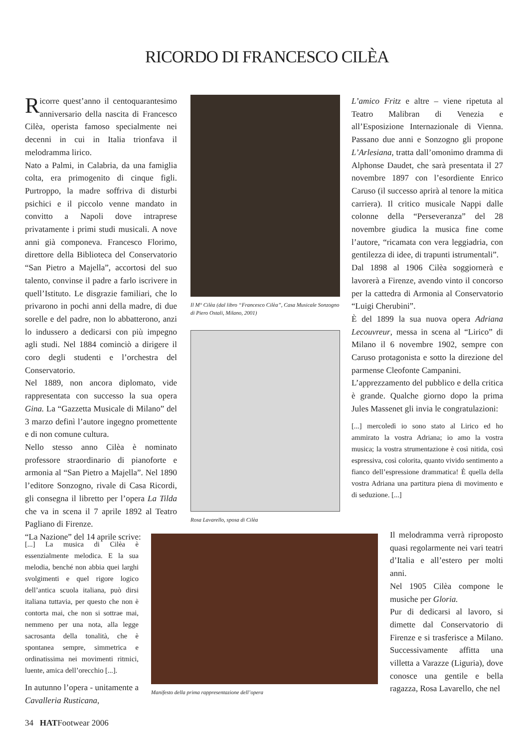RICORDO DI FRANCESCO CILÈA
Ricorre quest’anno il centoquarantesimo anniversario della nascita di Francesco Cilèa, operista famoso specialmente nei decenni in cui in Italia trionfava il melodramma lirico.
Nato a Palmi, in Calabria, da una famiglia colta, era primogenito di cinque figli. Purtroppo, la madre soffriva di disturbi psichici e il piccolo venne mandato in convitto a Napoli dove intraprese privatamente i primi studi musicali. A nove anni già componeva. Francesco Florimo, direttore della Biblioteca del Conservatorio “San Pietro a Majella”, accortosi del suo talento, convinse il padre a farlo iscrivere in quell’Istituto. Le disgrazie familiari, che lo privarono in pochi anni della madre, di due sorelle e del padre, non lo abbatterono, anzi lo indussero a dedicarsi con più impegno agli studi. Nel 1884 cominciò a dirigere il coro degli studenti e l’orchestra del Conservatorio.
Nel 1889, non ancora diplomato, vide rappresentata con successo la sua opera Gina. La “Gazzetta Musicale di Milano” del 3 marzo definì l’autore ingegno promettente e di non comune cultura.
Nello stesso anno Cilèa è nominato professore straordinario di pianoforte e armonia al “San Pietro a Majella”. Nel 1890 l’editore Sonzogno, rivale di Casa Ricordi, gli consegna il libretto per l’opera La Tilda che va in scena il 7 aprile 1892 al Teatro Pagliano di Firenze.
“La Nazione” del 14 aprile scrive:
[...] La musica di Cilèa è essenzialmente melodica. E la sua melodia, benché non abbia quei larghi svolgimenti e quel rigore logico dell’antica scuola italiana, può dirsi italiana tuttavia, per questo che non è contorta mai, che non si sottrae mai, nemmeno per una nota, alla legge sacrosanta della tonalità, che è spontanea sempre, simmetrica e ordinatissima nei movimenti ritmici, luente, amica dell’orecchio [...].
In autunno l’opera - unitamente a Cavalleria Rusticana,
Il M° Cilèa (dal libro “Francesco Cilèa”, Casa Musicale Sonzogno di Piero Ostali, Milano, 2001)
Rosa Lavarello, sposa di Cilèa
Manifesto della prima rappresentazione dell’opera
L’amico Fritz e altre – viene ripetuta al Teatro Malibran di Venezia e all’Esposizione Internazionale di Vienna. Passano due anni e Sonzogno gli propone L’Arlesiana, tratta dall’omonimo dramma di Alphonse Daudet, che sarà presentata il 27 novembre 1897 con l’esordiente Enrico Caruso (il successo aprirà al tenore la mitica carriera). Il critico musicale Nappi dalle colonne della “Perseveranza” del 28 novembre giudica la musica fine come l’autore, “ricamata con vera leggiadria, con gentilezza di idee, di trapunti istrumentali”.
Dal 1898 al 1906 Cilèa soggiornerà e lavorerà a Firenze, avendo vinto il concorso per la cattedra di Armonia al Conservatorio “Luigi Cherubini”.
È del 1899 la sua nuova opera Adriana Lecouvreur, messa in scena al “Lirico” di Milano il 6 novembre 1902, sempre con Caruso protagonista e sotto la direzione del parmense Cleofonte Campanini.
L’apprezzamento del pubblico e della critica è grande. Qualche giorno dopo la prima Jules Massenet gli invia le congratulazioni:
[...] mercoledì io sono stato al Lirico ed ho ammirato la vostra Adriana; io amo la vostra musica; la vostra strumentazione è così nitida, così espressiva, così colorita, quanto vivido sentimento a fianco dell’espressione drammatica! È quella della vostra Adriana una partitura piena di movimento e di seduzione. [...]
Il melodramma verrà riproposto quasi regolarmente nei vari teatri d’Italia e all’estero per molti anni.
Nel 1905 Cilèa compone le musiche per Gloria.
Pur di dedicarsi al lavoro, si dimette dal Conservatorio di Firenze e si trasferisce a Milano. Successivamente affitta una villetta a Varazze (Liguria), dove conosce una gentile e bella ragazza, Rosa Lavarello, che nel
34 HATFootwear 2006